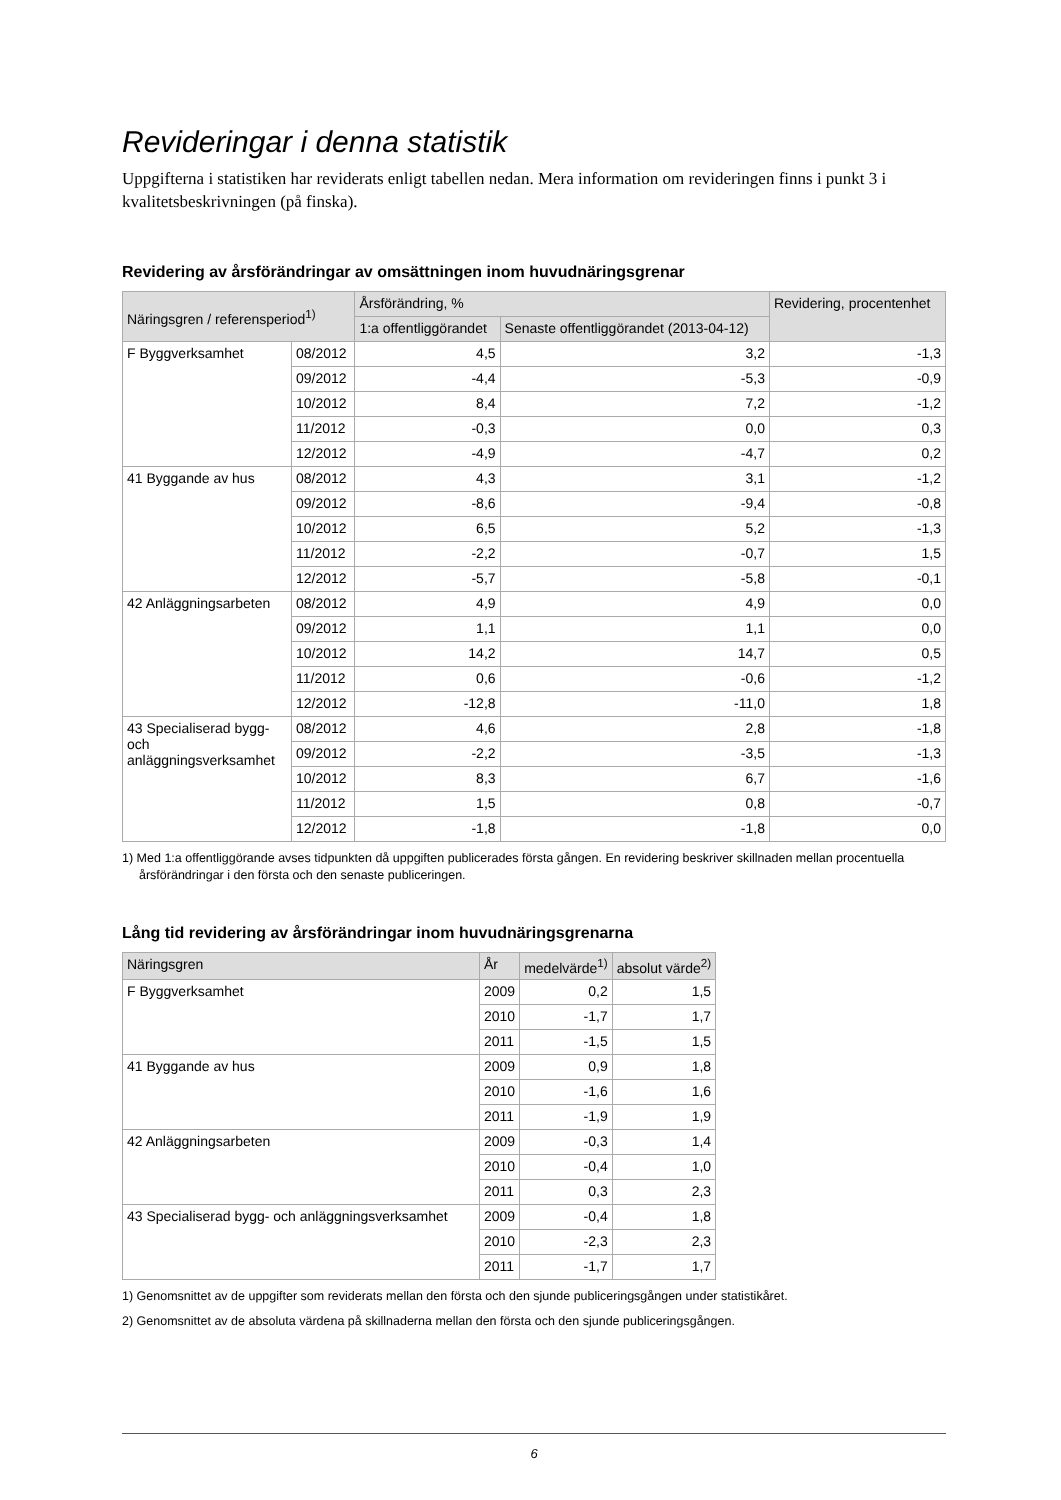Revideringar i denna statistik
Uppgifterna i statistiken har reviderats enligt tabellen nedan. Mera information om revideringen finns i punkt 3 i kvalitetsbeskrivningen (på finska).
Revidering av årsförändringar av omsättningen inom huvudnäringsgrenar
| Näringsgren / referensperiod<sup>1)</sup> | | Årsförändring, % | | Revidering, procentenhet |
| --- | --- | --- | --- | --- |
| | | 1:a offentliggörandet | Senaste offentliggörandet (2013-04-12) | |
| F Byggverksamhet | 08/2012 | 4,5 | 3,2 | -1,3 |
| | 09/2012 | -4,4 | -5,3 | -0,9 |
| | 10/2012 | 8,4 | 7,2 | -1,2 |
| | 11/2012 | -0,3 | 0,0 | 0,3 |
| | 12/2012 | -4,9 | -4,7 | 0,2 |
| 41 Byggande av hus | 08/2012 | 4,3 | 3,1 | -1,2 |
| | 09/2012 | -8,6 | -9,4 | -0,8 |
| | 10/2012 | 6,5 | 5,2 | -1,3 |
| | 11/2012 | -2,2 | -0,7 | 1,5 |
| | 12/2012 | -5,7 | -5,8 | -0,1 |
| 42 Anläggningsarbeten | 08/2012 | 4,9 | 4,9 | 0,0 |
| | 09/2012 | 1,1 | 1,1 | 0,0 |
| | 10/2012 | 14,2 | 14,7 | 0,5 |
| | 11/2012 | 0,6 | -0,6 | -1,2 |
| | 12/2012 | -12,8 | -11,0 | 1,8 |
| 43 Specialiserad bygg- och anläggningsverksamhet | 08/2012 | 4,6 | 2,8 | -1,8 |
| | 09/2012 | -2,2 | -3,5 | -1,3 |
| | 10/2012 | 8,3 | 6,7 | -1,6 |
| | 11/2012 | 1,5 | 0,8 | -0,7 |
| | 12/2012 | -1,8 | -1,8 | 0,0 |
1) Med 1:a offentliggörande avses tidpunkten då uppgiften publicerades första gången. En revidering beskriver skillnaden mellan procentuella årsförändringar i den första och den senaste publiceringen.
Lång tid revidering av årsförändringar inom huvudnäringsgrenarna
| Näringsgren | År | medelvärde<sup>1)</sup> | absolut värde<sup>2)</sup> |
| --- | --- | --- | --- |
| F Byggverksamhet | 2009 | 0,2 | 1,5 |
| | 2010 | -1,7 | 1,7 |
| | 2011 | -1,5 | 1,5 |
| 41 Byggande av hus | 2009 | 0,9 | 1,8 |
| | 2010 | -1,6 | 1,6 |
| | 2011 | -1,9 | 1,9 |
| 42 Anläggningsarbeten | 2009 | -0,3 | 1,4 |
| | 2010 | -0,4 | 1,0 |
| | 2011 | 0,3 | 2,3 |
| 43 Specialiserad bygg- och anläggningsverksamhet | 2009 | -0,4 | 1,8 |
| | 2010 | -2,3 | 2,3 |
| | 2011 | -1,7 | 1,7 |
1) Genomsnittet av de uppgifter som reviderats mellan den första och den sjunde publiceringsgången under statistikåret.
2) Genomsnittet av de absoluta värdena på skillnaderna mellan den första och den sjunde publiceringsgången.
6